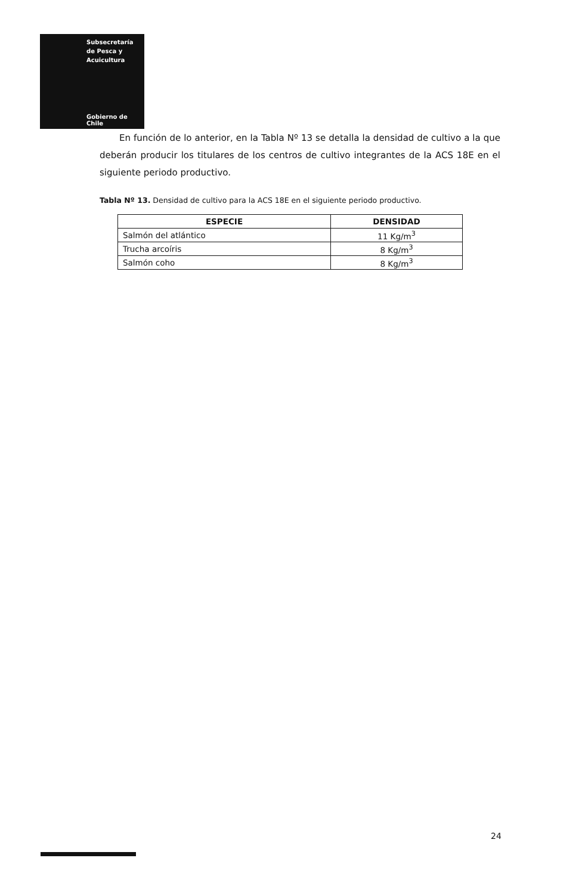Subsecretaría
de Pesca y
Acuicultura
Gobierno de Chile
En función de lo anterior, en la Tabla Nº 13 se detalla la densidad de cultivo a la que deberán producir los titulares de los centros de cultivo integrantes de la ACS 18E en el siguiente periodo productivo.
Tabla Nº 13. Densidad de cultivo para la ACS 18E en el siguiente periodo productivo.
| ESPECIE | DENSIDAD |
| --- | --- |
| Salmón del atlántico | 11 Kg/m<sup>3</sup> |
| Trucha arcoíris | 8 Kg/m<sup>3</sup> |
| Salmón coho | 8 Kg/m<sup>3</sup> |
24